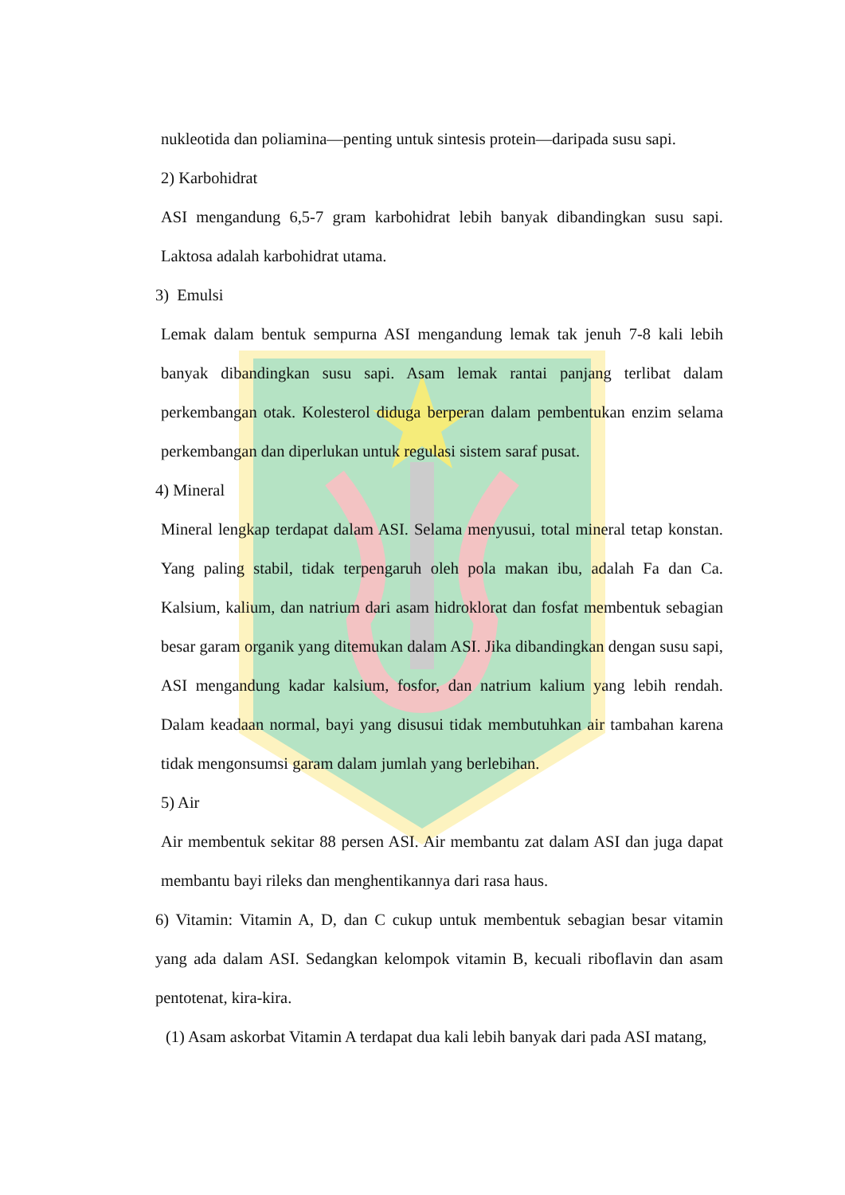nukleotida dan poliamina—penting untuk sintesis protein—daripada susu sapi.
2) Karbohidrat
ASI mengandung 6,5-7 gram karbohidrat lebih banyak dibandingkan susu sapi. Laktosa adalah karbohidrat utama.
3) Emulsi
Lemak dalam bentuk sempurna ASI mengandung lemak tak jenuh 7-8 kali lebih banyak dibandingkan susu sapi. Asam lemak rantai panjang terlibat dalam perkembangan otak. Kolesterol diduga berperan dalam pembentukan enzim selama perkembangan dan diperlukan untuk regulasi sistem saraf pusat.
4) Mineral
Mineral lengkap terdapat dalam ASI. Selama menyusui, total mineral tetap konstan. Yang paling stabil, tidak terpengaruh oleh pola makan ibu, adalah Fa dan Ca. Kalsium, kalium, dan natrium dari asam hidroklorat dan fosfat membentuk sebagian besar garam organik yang ditemukan dalam ASI. Jika dibandingkan dengan susu sapi, ASI mengandung kadar kalsium, fosfor, dan natrium kalium yang lebih rendah. Dalam keadaan normal, bayi yang disusui tidak membutuhkan air tambahan karena tidak mengonsumsi garam dalam jumlah yang berlebihan.
5) Air
Air membentuk sekitar 88 persen ASI. Air membantu zat dalam ASI dan juga dapat membantu bayi rileks dan menghentikannya dari rasa haus.
6) Vitamin: Vitamin A, D, dan C cukup untuk membentuk sebagian besar vitamin yang ada dalam ASI. Sedangkan kelompok vitamin B, kecuali riboflavin dan asam pentotenat, kira-kira.
(1) Asam askorbat Vitamin A terdapat dua kali lebih banyak dari pada ASI matang,